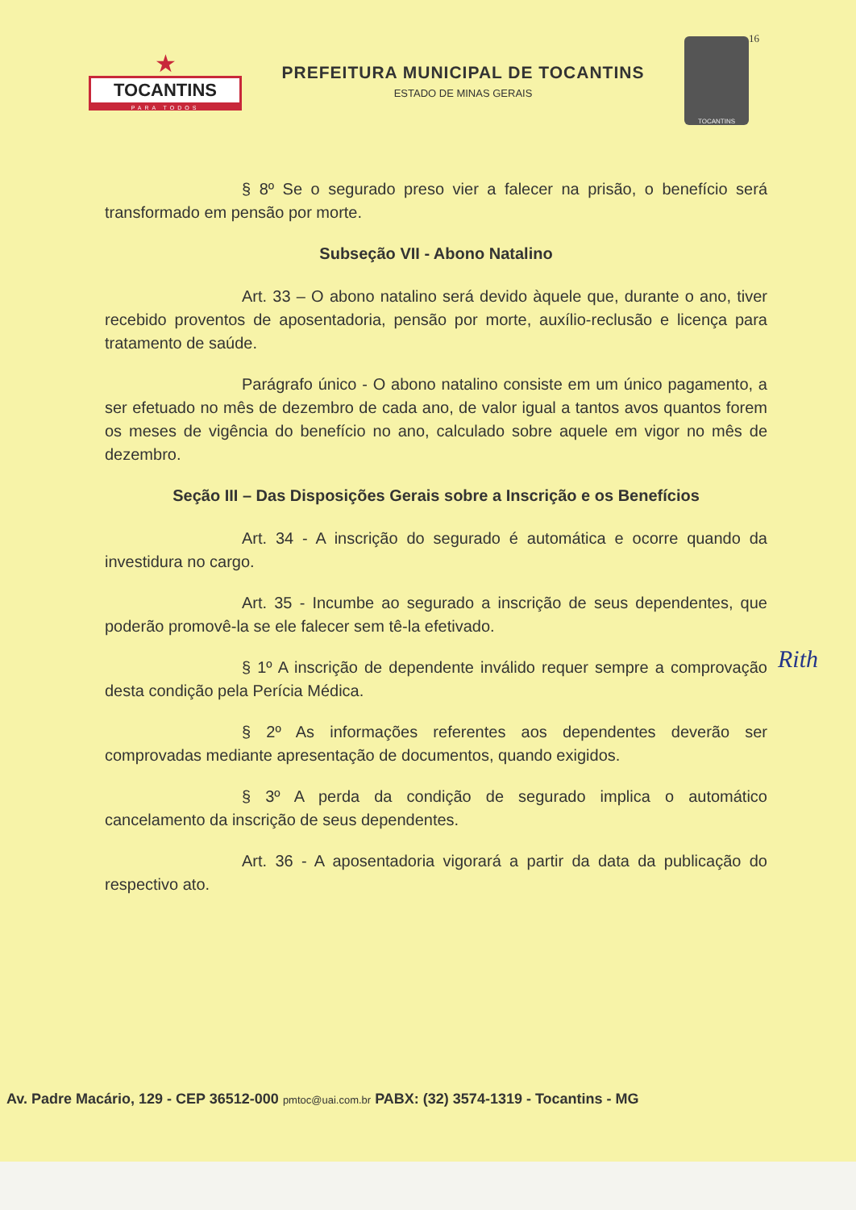★
TOCANTINS
PARA TODOS
PREFEITURA MUNICIPAL DE TOCANTINS
ESTADO DE MINAS GERAIS
TOCANTINS
16
§ 8º Se o segurado preso vier a falecer na prisão, o benefício será transformado em pensão por morte.
Subseção VII - Abono Natalino
Art. 33 – O abono natalino será devido àquele que, durante o ano, tiver recebido proventos de aposentadoria, pensão por morte, auxílio-reclusão e licença para tratamento de saúde.
Parágrafo único - O abono natalino consiste em um único pagamento, a ser efetuado no mês de dezembro de cada ano, de valor igual a tantos avos quantos forem os meses de vigência do benefício no ano, calculado sobre aquele em vigor no mês de dezembro.
Seção III – Das Disposições Gerais sobre a Inscrição e os Benefícios
Art. 34 - A inscrição do segurado é automática e ocorre quando da investidura no cargo.
Art. 35 - Incumbe ao segurado a inscrição de seus dependentes, que poderão promovê-la se ele falecer sem tê-la efetivado.
§ 1º A inscrição de dependente inválido requer sempre a comprovação desta condição pela Perícia Médica.
§ 2º As informações referentes aos dependentes deverão ser comprovadas mediante apresentação de documentos, quando exigidos.
§ 3º A perda da condição de segurado implica o automático cancelamento da inscrição de seus dependentes.
Art. 36 - A aposentadoria vigorará a partir da data da publicação do respectivo ato.
Rith
Av. Padre Macário, 129 - CEP 36512-000 pmtoc@uai.com.br PABX: (32) 3574-1319 - Tocantins - MG